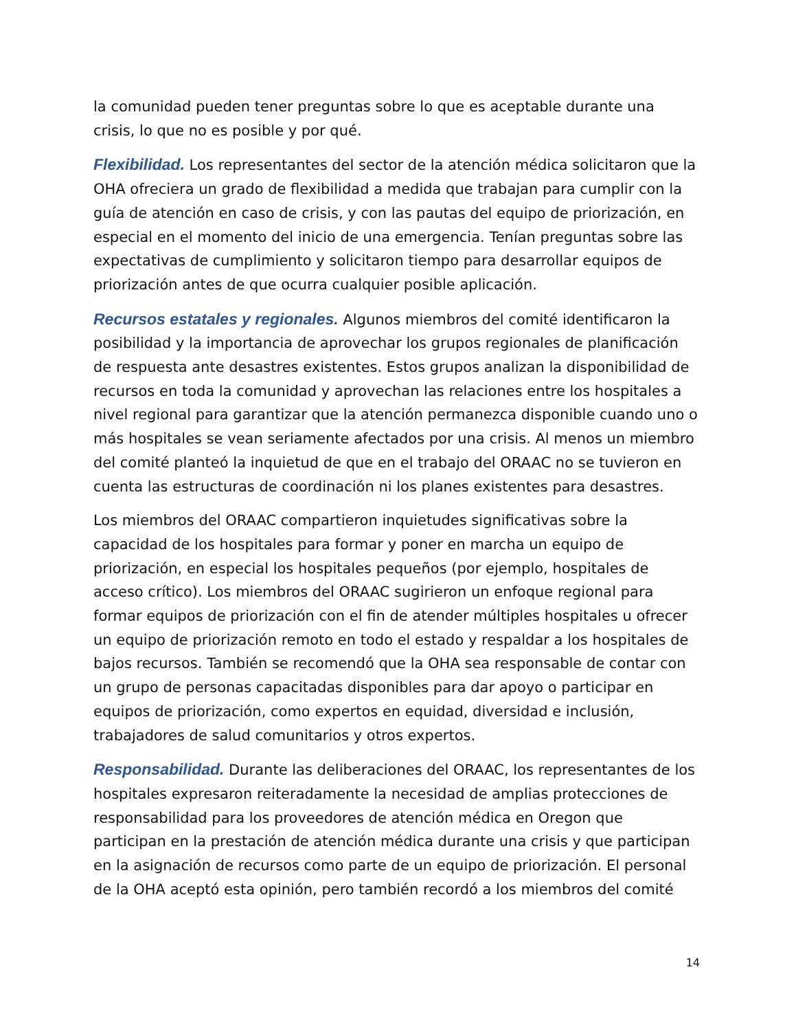la comunidad pueden tener preguntas sobre lo que es aceptable durante una crisis, lo que no es posible y por qué.
Flexibilidad. Los representantes del sector de la atención médica solicitaron que la OHA ofreciera un grado de flexibilidad a medida que trabajan para cumplir con la guía de atención en caso de crisis, y con las pautas del equipo de priorización, en especial en el momento del inicio de una emergencia. Tenían preguntas sobre las expectativas de cumplimiento y solicitaron tiempo para desarrollar equipos de priorización antes de que ocurra cualquier posible aplicación.
Recursos estatales y regionales. Algunos miembros del comité identificaron la posibilidad y la importancia de aprovechar los grupos regionales de planificación de respuesta ante desastres existentes. Estos grupos analizan la disponibilidad de recursos en toda la comunidad y aprovechan las relaciones entre los hospitales a nivel regional para garantizar que la atención permanezca disponible cuando uno o más hospitales se vean seriamente afectados por una crisis. Al menos un miembro del comité planteó la inquietud de que en el trabajo del ORAAC no se tuvieron en cuenta las estructuras de coordinación ni los planes existentes para desastres.
Los miembros del ORAAC compartieron inquietudes significativas sobre la capacidad de los hospitales para formar y poner en marcha un equipo de priorización, en especial los hospitales pequeños (por ejemplo, hospitales de acceso crítico). Los miembros del ORAAC sugirieron un enfoque regional para formar equipos de priorización con el fin de atender múltiples hospitales u ofrecer un equipo de priorización remoto en todo el estado y respaldar a los hospitales de bajos recursos. También se recomendó que la OHA sea responsable de contar con un grupo de personas capacitadas disponibles para dar apoyo o participar en equipos de priorización, como expertos en equidad, diversidad e inclusión, trabajadores de salud comunitarios y otros expertos.
Responsabilidad. Durante las deliberaciones del ORAAC, los representantes de los hospitales expresaron reiteradamente la necesidad de amplias protecciones de responsabilidad para los proveedores de atención médica en Oregon que participan en la prestación de atención médica durante una crisis y que participan en la asignación de recursos como parte de un equipo de priorización. El personal de la OHA aceptó esta opinión, pero también recordó a los miembros del comité
14